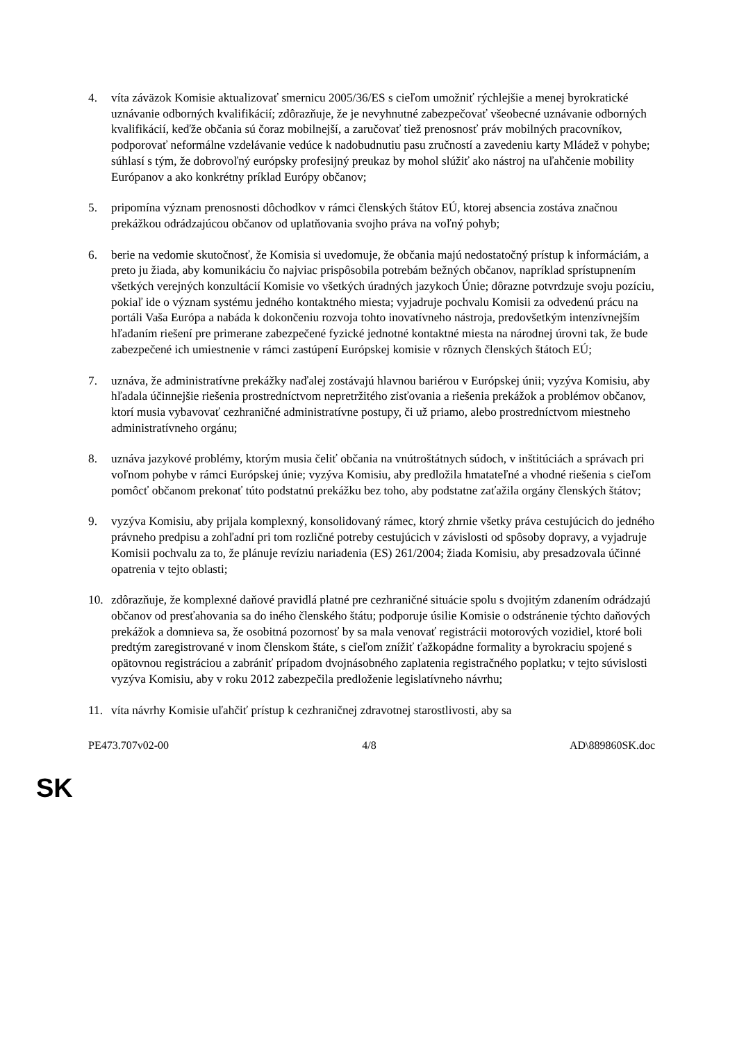4. víta záväzok Komisie aktualizovať smernicu 2005/36/ES s cieľom umožniť rýchlejšie a menej byrokratické uznávanie odborných kvalifikácií; zdôrazňuje, že je nevyhnutné zabezpečovať všeobecné uznávanie odborných kvalifikácií, keďže občania sú čoraz mobilnejší, a zaručovať tiež prenosnosť práv mobilných pracovníkov, podporovať neformálne vzdelávanie vedúce k nadobudnutiu pasu zručností a zavedeniu karty Mládež v pohybe; súhlasí s tým, že dobrovoľný európsky profesijný preukaz by mohol slúžiť ako nástroj na uľahčenie mobility Európanov a ako konkrétny príklad Európy občanov;
5. pripomína význam prenosnosti dôchodkov v rámci členských štátov EÚ, ktorej absencia zostáva značnou prekážkou odrádzajúcou občanov od uplatňovania svojho práva na voľný pohyb;
6. berie na vedomie skutočnosť, že Komisia si uvedomuje, že občania majú nedostatočný prístup k informáciám, a preto ju žiada, aby komunikáciu čo najviac prispôsobila potrebám bežných občanov, napríklad sprístupnením všetkých verejných konzultácií Komisie vo všetkých úradných jazykoch Únie; dôrazne potvrdzuje svoju pozíciu, pokiaľ ide o význam systému jedného kontaktného miesta; vyjadruje pochvalu Komisii za odvedenú prácu na portáli Vaša Európa a nabáda k dokončeniu rozvoja tohto inovatívneho nástroja, predovšetkým intenzívnejším hľadaním riešení pre primerane zabezpečené fyzické jednotné kontaktné miesta na národnej úrovni tak, že bude zabezpečené ich umiestnenie v rámci zastúpení Európskej komisie v rôznych členských štátoch EÚ;
7. uznáva, že administratívne prekážky naďalej zostávajú hlavnou bariérou v Európskej únii; vyzýva Komisiu, aby hľadala účinnejšie riešenia prostredníctvom nepretržitého zisťovania a riešenia prekážok a problémov občanov, ktorí musia vybavovať cezhraničné administratívne postupy, či už priamo, alebo prostredníctvom miestneho administratívneho orgánu;
8. uznáva jazykové problémy, ktorým musia čeliť občania na vnútroštátnych súdoch, v inštitúciách a správach pri voľnom pohybe v rámci Európskej únie; vyzýva Komisiu, aby predložila hmatateľné a vhodné riešenia s cieľom pomôcť občanom prekonať túto podstatnú prekážku bez toho, aby podstatne zaťažila orgány členských štátov;
9. vyzýva Komisiu, aby prijala komplexný, konsolidovaný rámec, ktorý zhrnie všetky práva cestujúcich do jedného právneho predpisu a zohľadní pri tom rozličné potreby cestujúcich v závislosti od spôsoby dopravy, a vyjadruje Komisii pochvalu za to, že plánuje revíziu nariadenia (ES) 261/2004; žiada Komisiu, aby presadzovala účinné opatrenia v tejto oblasti;
10. zdôrazňuje, že komplexné daňové pravidlá platné pre cezhraničné situácie spolu s dvojitým zdanením odrádzajú občanov od presťahovania sa do iného členského štátu; podporuje úsilie Komisie o odstránenie týchto daňových prekážok a domnieva sa, že osobitná pozornosť by sa mala venovať registrácii motorových vozidiel, ktoré boli predtým zaregistrované v inom členskom štáte, s cieľom znížiť ťažkopádne formality a byrokraciu spojené s opätovnou registráciou a zabrániť prípadom dvojnásobného zaplatenia registračného poplatku; v tejto súvislosti vyzýva Komisiu, aby v roku 2012 zabezpečila predloženie legislatívneho návrhu;
11. víta návrhy Komisie uľahčiť prístup k cezhraničnej zdravotnej starostlivosti, aby sa
PE473.707v02-00 4/8 AD\889860SK.doc
SK